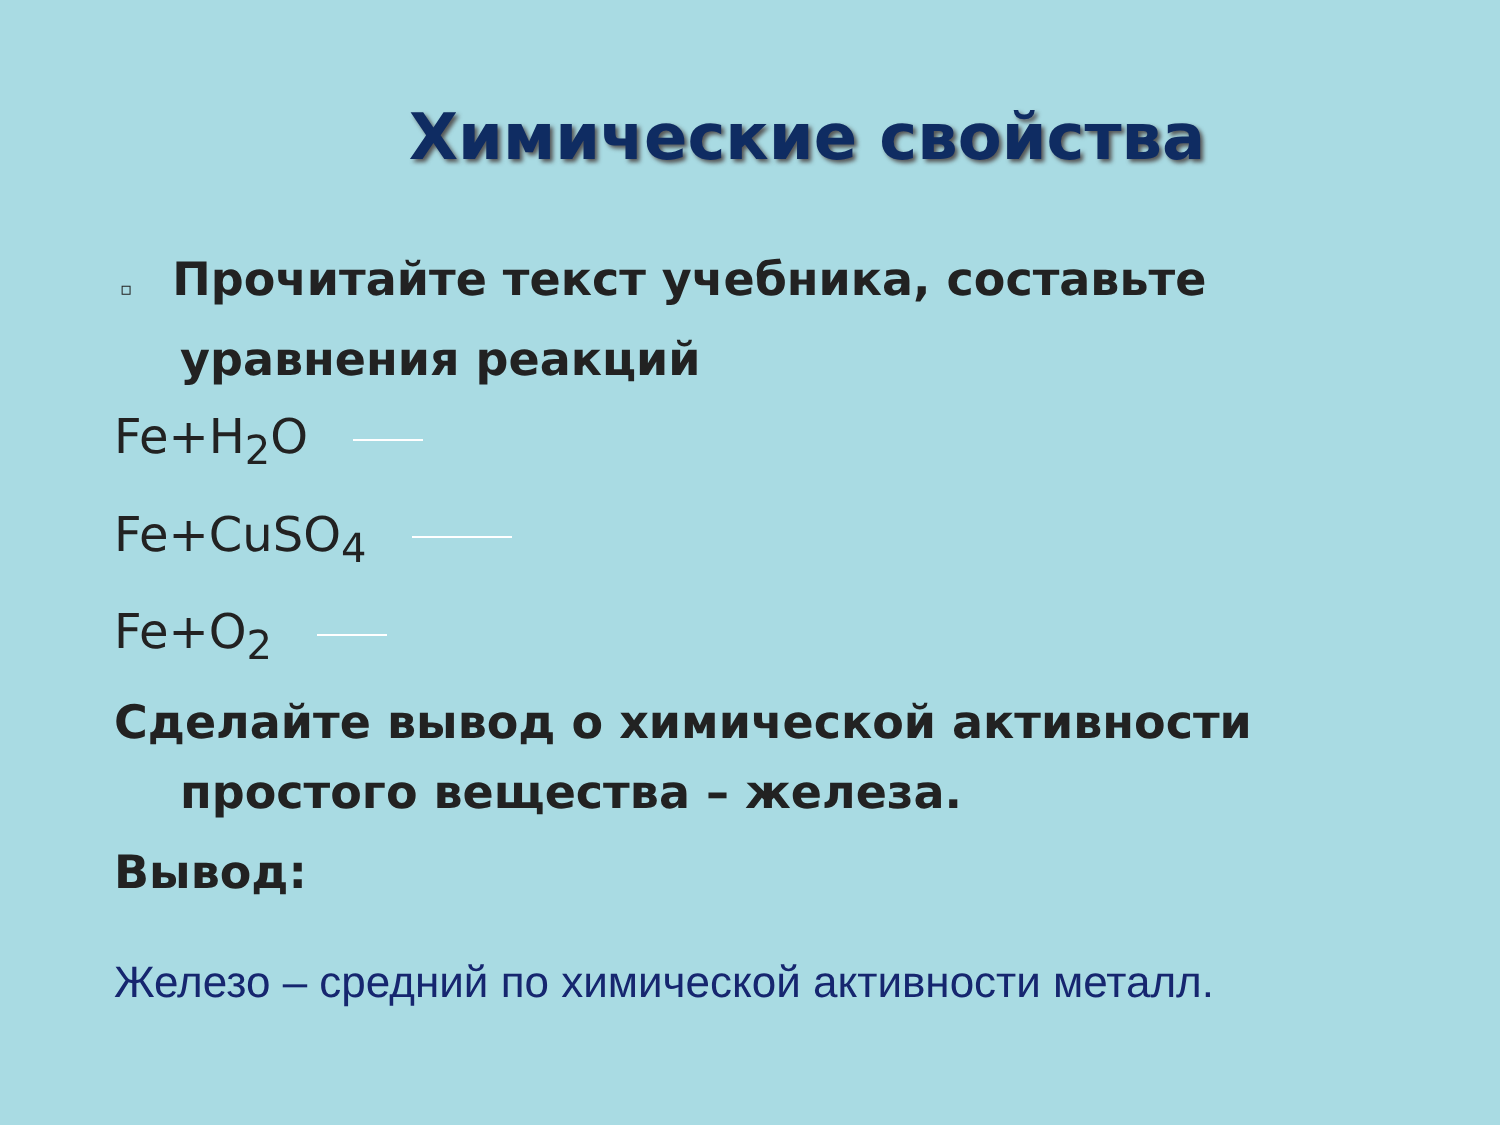Химические свойства
▫ Прочитайте текст учебника, составьте уравнения реакций
Fe+H<sub>2</sub>O
Fe+CuSO<sub>4</sub>
Fe+O<sub>2</sub>
Сделайте вывод о химической активности
простого вещества – железа.
Вывод:
Железо – средний по химической активности металл.